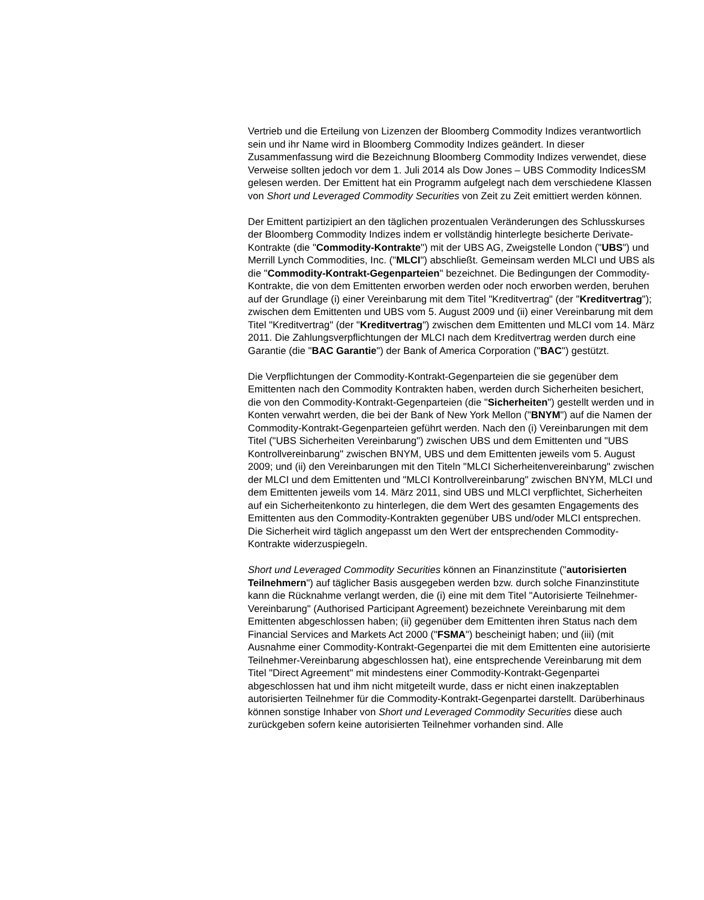Vertrieb und die Erteilung von Lizenzen der Bloomberg Commodity Indizes verantwortlich sein und ihr Name wird in Bloomberg Commodity Indizes geändert. In dieser Zusammenfassung wird die Bezeichnung Bloomberg Commodity Indizes verwendet, diese Verweise sollten jedoch vor dem 1. Juli 2014 als Dow Jones – UBS Commodity IndicesSM gelesen werden. Der Emittent hat ein Programm aufgelegt nach dem verschiedene Klassen von Short und Leveraged Commodity Securities von Zeit zu Zeit emittiert werden können.
Der Emittent partizipiert an den täglichen prozentualen Veränderungen des Schlusskurses der Bloomberg Commodity Indizes indem er vollständig hinterlegte besicherte Derivate-Kontrakte (die "Commodity-Kontrakte") mit der UBS AG, Zweigstelle London ("UBS") und Merrill Lynch Commodities, Inc. ("MLCI") abschließt. Gemeinsam werden MLCI und UBS als die "Commodity-Kontrakt-Gegenparteien" bezeichnet. Die Bedingungen der Commodity-Kontrakte, die von dem Emittenten erworben werden oder noch erworben werden, beruhen auf der Grundlage (i) einer Vereinbarung mit dem Titel "Kreditvertrag" (der "Kreditvertrag"); zwischen dem Emittenten und UBS vom 5. August 2009 und (ii) einer Vereinbarung mit dem Titel "Kreditvertrag" (der "Kreditvertrag") zwischen dem Emittenten und MLCI vom 14. März 2011. Die Zahlungsverpflichtungen der MLCI nach dem Kreditvertrag werden durch eine Garantie (die "BAC Garantie") der Bank of America Corporation ("BAC") gestützt.
Die Verpflichtungen der Commodity-Kontrakt-Gegenparteien die sie gegenüber dem Emittenten nach den Commodity Kontrakten haben, werden durch Sicherheiten besichert, die von den Commodity-Kontrakt-Gegenparteien (die "Sicherheiten") gestellt werden und in Konten verwahrt werden, die bei der Bank of New York Mellon ("BNYM") auf die Namen der Commodity-Kontrakt-Gegenparteien geführt werden. Nach den (i) Vereinbarungen mit dem Titel ("UBS Sicherheiten Vereinbarung") zwischen UBS und dem Emittenten und "UBS Kontrollvereinbarung" zwischen BNYM, UBS und dem Emittenten jeweils vom 5. August 2009; und (ii) den Vereinbarungen mit den Titeln "MLCI Sicherheitenvereinbarung" zwischen der MLCI und dem Emittenten und "MLCI Kontrollvereinbarung" zwischen BNYM, MLCI und dem Emittenten jeweils vom 14. März 2011, sind UBS und MLCI verpflichtet, Sicherheiten auf ein Sicherheitenkonto zu hinterlegen, die dem Wert des gesamten Engagements des Emittenten aus den Commodity-Kontrakten gegenüber UBS und/oder MLCI entsprechen. Die Sicherheit wird täglich angepasst um den Wert der entsprechenden Commodity-Kontrakte widerzuspiegeln.
Short und Leveraged Commodity Securities können an Finanzinstitute ("autorisierten Teilnehmern") auf täglicher Basis ausgegeben werden bzw. durch solche Finanzinstitute kann die Rücknahme verlangt werden, die (i) eine mit dem Titel "Autorisierte Teilnehmer-Vereinbarung" (Authorised Participant Agreement) bezeichnete Vereinbarung mit dem Emittenten abgeschlossen haben; (ii) gegenüber dem Emittenten ihren Status nach dem Financial Services and Markets Act 2000 ("FSMA") bescheinigt haben; und (iii) (mit Ausnahme einer Commodity-Kontrakt-Gegenpartei die mit dem Emittenten eine autorisierte Teilnehmer-Vereinbarung abgeschlossen hat), eine entsprechende Vereinbarung mit dem Titel "Direct Agreement" mit mindestens einer Commodity-Kontrakt-Gegenpartei abgeschlossen hat und ihm nicht mitgeteilt wurde, dass er nicht einen inakzeptablen autorisierten Teilnehmer für die Commodity-Kontrakt-Gegenpartei darstellt. Darüberhinaus können sonstige Inhaber von Short und Leveraged Commodity Securities diese auch zurückgeben sofern keine autorisierten Teilnehmer vorhanden sind. Alle